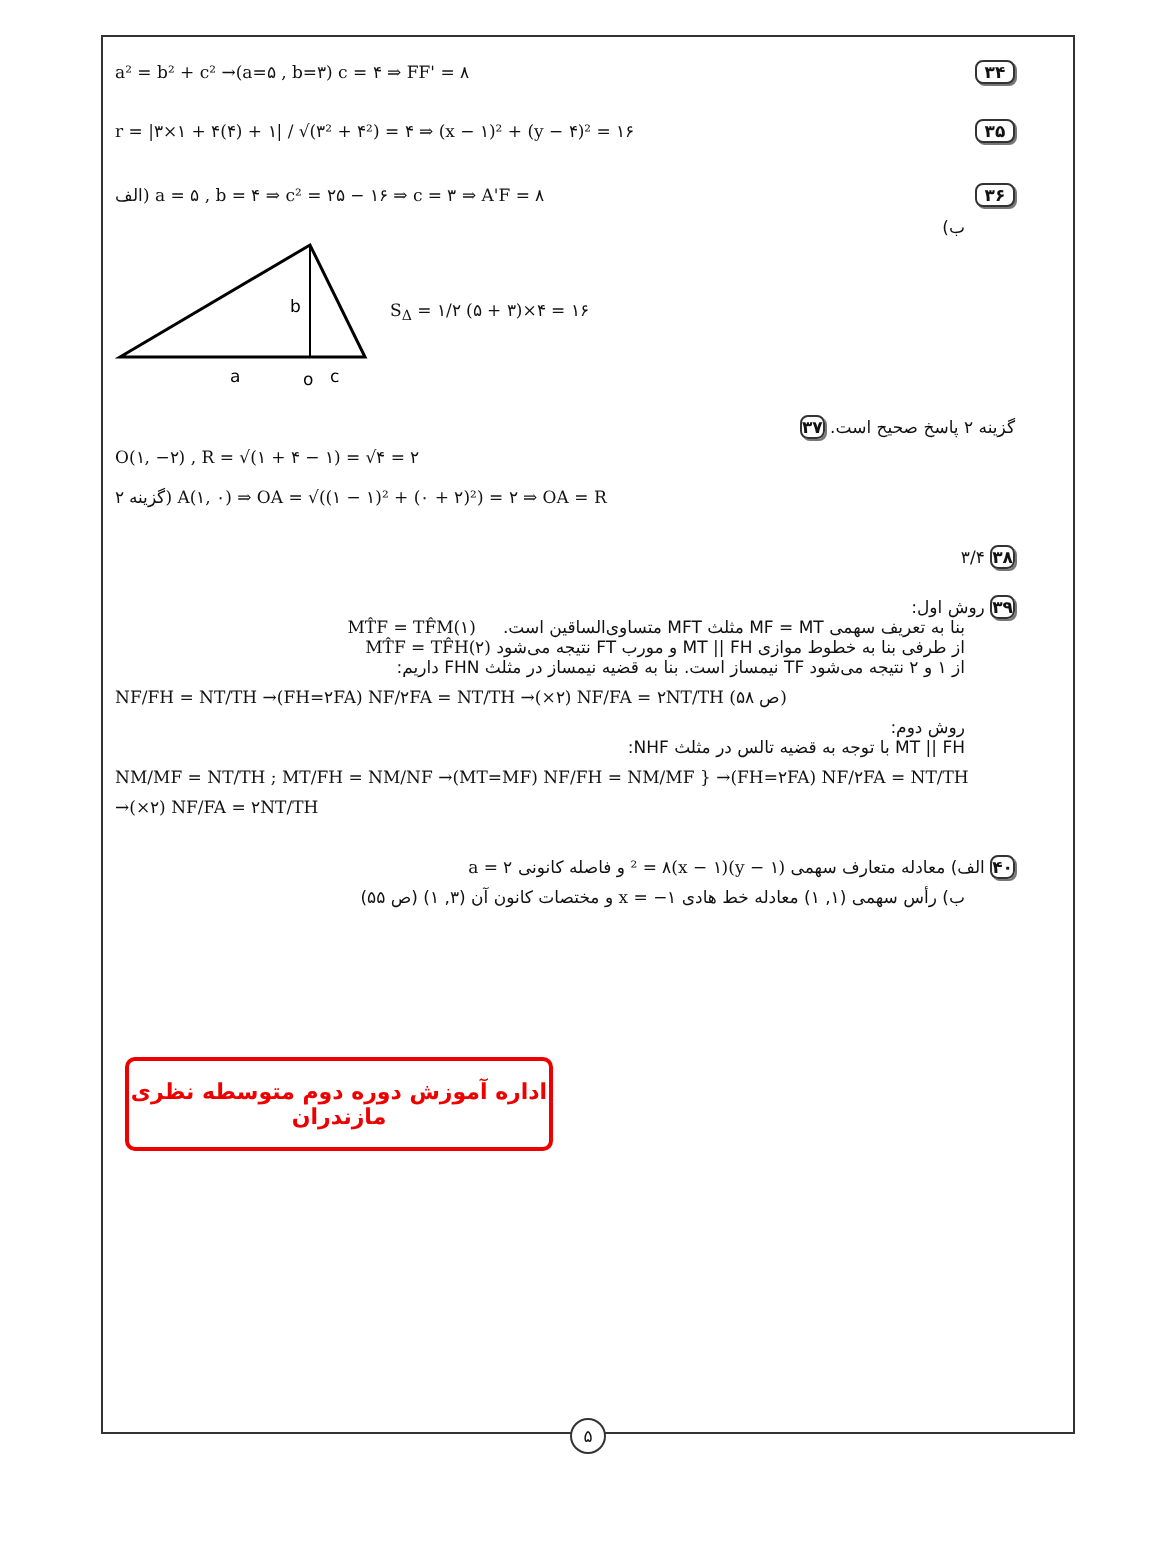a² = b² + c² →(a=۵ , b=۳) c = ۴ ⇒ FF' = ۸ ۳۴
r = |۳×۱ + ۴(۴) + ۱| / √(۳² + ۴²) = ۴ ⇒ (x − ۱)² + (y − ۴)² = ۱۶ ۳۵
الف) a = ۵ , b = ۴ ⇒ c² = ۲۵ − ۱۶ ⇒ c = ۳ ⇒ A'F = ۸ ۳۶
ب)
b
a
o
c
S<sub>Δ</sub> = ۱/۲ (۵ + ۳)×۴ = ۱۶
گزینه ۲ پاسخ صحیح است. ۳۷
O(۱, −۲) , R = √(۱ + ۴ − ۱) = √۴ = ۲
گزینه ۲) A(۱, ۰) ⇒ OA = √((۱ − ۱)² + (۰ + ۲)²) = ۲ ⇒ OA = R
۳/۴ ۳۸
۳۹ روش اول:
بنا به تعریف سهمی MF = MT مثلث MFT متساوی‌الساقین است. MT̂F = TF̂M(۱)
از طرفی بنا به خطوط موازی MT || FH و مورب FT نتیجه می‌شود MT̂F = TF̂H(۲)
از ۱ و ۲ نتیجه می‌شود TF نیمساز است. بنا به قضیه نیمساز در مثلث FHN داریم:
NF/FH = NT/TH →(FH=۲FA) NF/۲FA = NT/TH →(×۲) NF/FA = ۲NT/TH (ص ۵۸)
روش دوم:
MT || FH با توجه به قضیه تالس در مثلث NHF:
NM/MF = NT/TH ; MT/FH = NM/NF →(MT=MF) NF/FH = NM/MF } →(FH=۲FA) NF/۲FA = NT/TH
→(×۲) NF/FA = ۲NT/TH
۴۰ الف) معادله متعارف سهمی (y − ۱)² = ۸(x − ۱) و فاصله کانونی a = ۲
ب) رأس سهمی (۱, ۱) معادله خط هادی x = −۱ و مختصات کانون آن (۳, ۱) (ص ۵۵)
اداره آموزش دوره دوم متوسطه نظری مازندران
۵